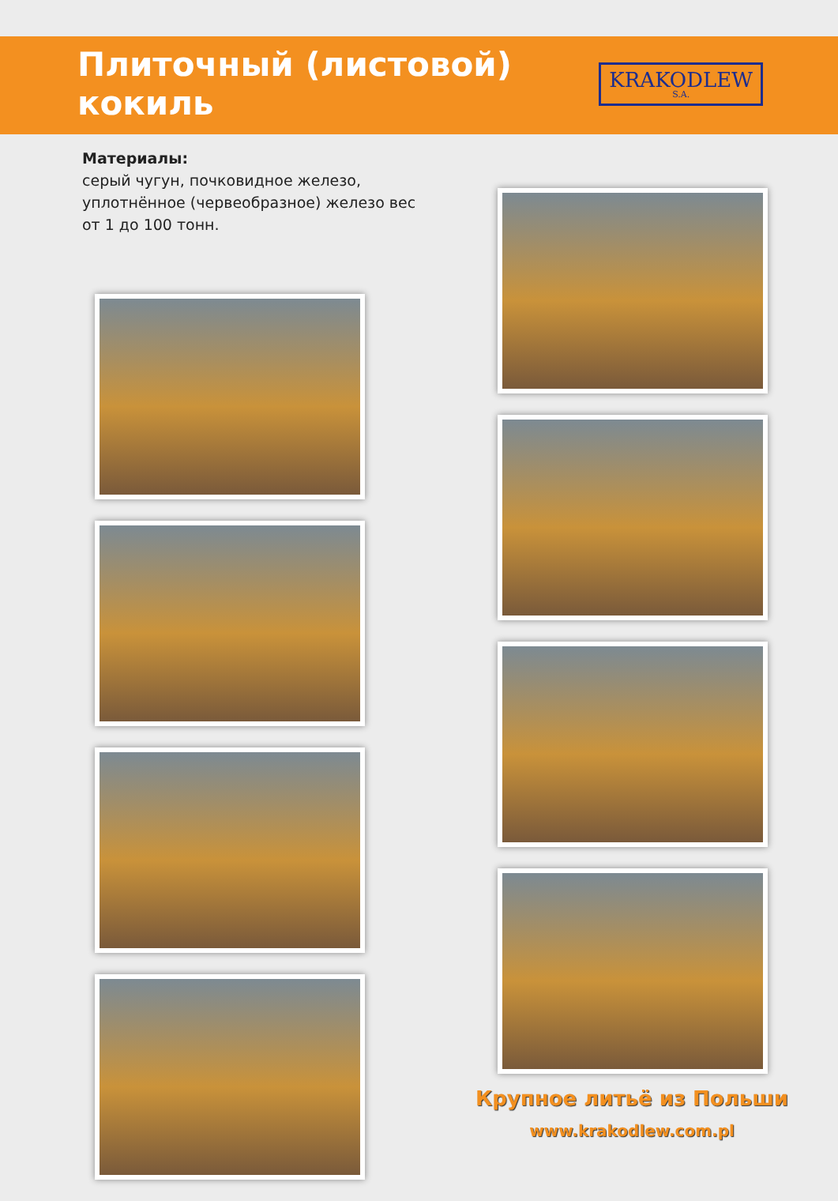Плиточный (листовой) кокиль
KRAKODLEW
S.A.
Материалы:
серый чугун, почковидное железо,
уплотнённое (червеобразное) железо вес
от 1 до 100 тонн.
Крупное литьё из Польши
www.krakodlew.com.pl